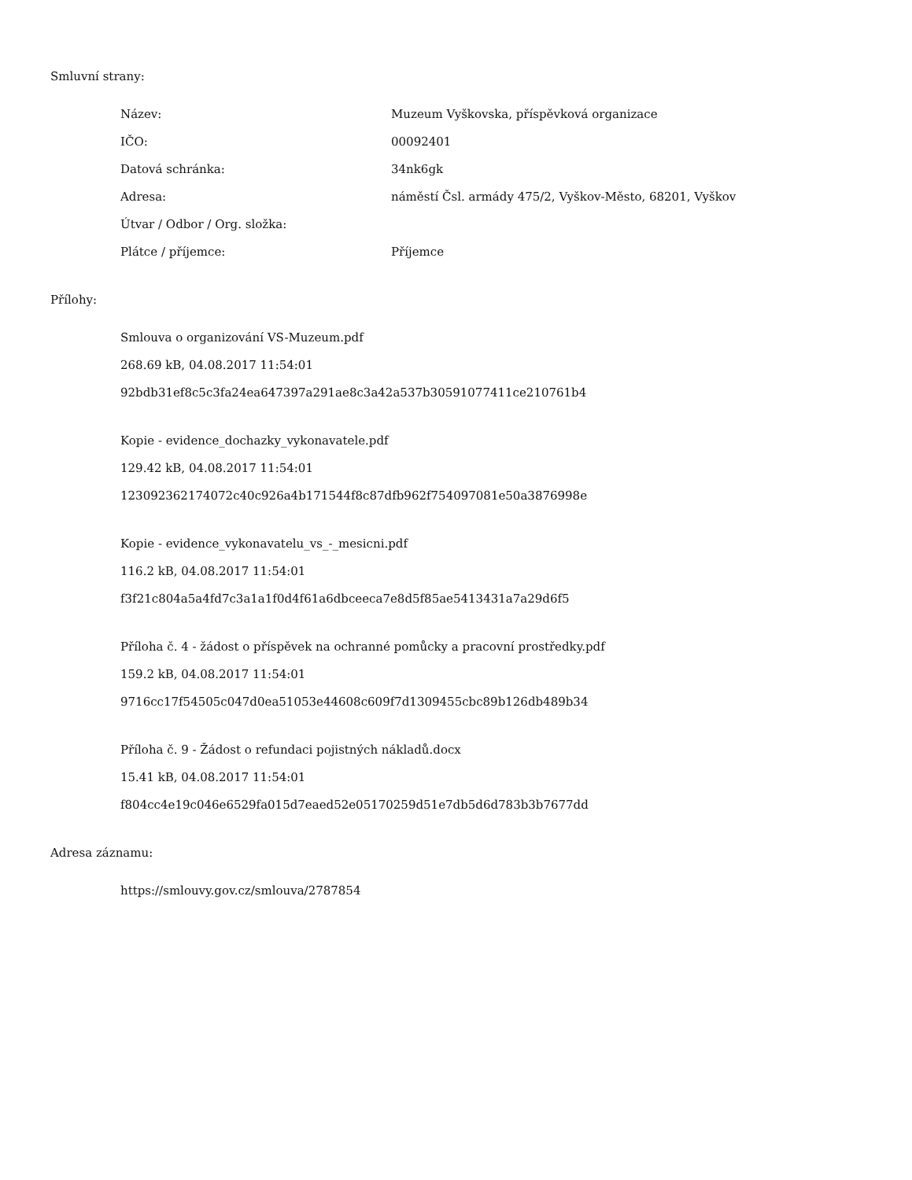Smluvní strany:
| Název: | Muzeum Vyškovska, příspěvková organizace |
| IČO: | 00092401 |
| Datová schránka: | 34nk6gk |
| Adresa: | náměstí Čsl. armády 475/2, Vyškov-Město, 68201, Vyškov |
| Útvar / Odbor / Org. složka: | |
| Plátce / příjemce: | Příjemce |
Přílohy:
Smlouva o organizování VS-Muzeum.pdf
268.69 kB, 04.08.2017 11:54:01
92bdb31ef8c5c3fa24ea647397a291ae8c3a42a537b30591077411ce210761b4
Kopie - evidence_dochazky_vykonavatele.pdf
129.42 kB, 04.08.2017 11:54:01
123092362174072c40c926a4b171544f8c87dfb962f754097081e50a3876998e
Kopie - evidence_vykonavatelu_vs_-_mesicni.pdf
116.2 kB, 04.08.2017 11:54:01
f3f21c804a5a4fd7c3a1a1f0d4f61a6dbceeca7e8d5f85ae5413431a7a29d6f5
Příloha č. 4 - žádost o příspěvek na ochranné pomůcky a pracovní prostředky.pdf
159.2 kB, 04.08.2017 11:54:01
9716cc17f54505c047d0ea51053e44608c609f7d1309455cbc89b126db489b34
Příloha č. 9 - Žádost o refundaci pojistných nákladů.docx
15.41 kB, 04.08.2017 11:54:01
f804cc4e19c046e6529fa015d7eaed52e05170259d51e7db5d6d783b3b7677dd
Adresa záznamu:
https://smlouvy.gov.cz/smlouva/2787854